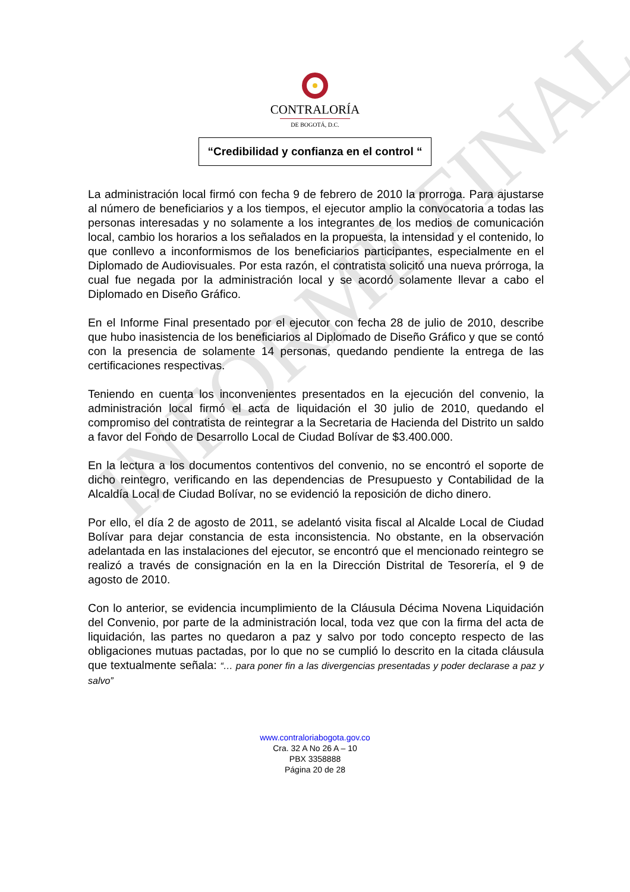INFORME FINAL
CONTRALORÍA
DE BOGOTÁ, D.C.
“Credibilidad y confianza en el control “
La administración local firmó con fecha 9 de febrero de 2010 la prorroga. Para ajustarse al número de beneficiarios y a los tiempos, el ejecutor amplio la convocatoria a todas las personas interesadas y no solamente a los integrantes de los medios de comunicación local, cambio los horarios a los señalados en la propuesta, la intensidad y el contenido, lo que conllevo a inconformismos de los beneficiarios participantes, especialmente en el Diplomado de Audiovisuales. Por esta razón, el contratista solicitó una nueva prórroga, la cual fue negada por la administración local y se acordó solamente llevar a cabo el Diplomado en Diseño Gráfico.
En el Informe Final presentado por el ejecutor con fecha 28 de julio de 2010, describe que hubo inasistencia de los beneficiarios al Diplomado de Diseño Gráfico y que se contó con la presencia de solamente 14 personas, quedando pendiente la entrega de las certificaciones respectivas.
Teniendo en cuenta los inconvenientes presentados en la ejecución del convenio, la administración local firmó el acta de liquidación el 30 julio de 2010, quedando el compromiso del contratista de reintegrar a la Secretaria de Hacienda del Distrito un saldo a favor del Fondo de Desarrollo Local de Ciudad Bolívar de $3.400.000.
En la lectura a los documentos contentivos del convenio, no se encontró el soporte de dicho reintegro, verificando en las dependencias de Presupuesto y Contabilidad de la Alcaldía Local de Ciudad Bolívar, no se evidenció la reposición de dicho dinero.
Por ello, el día 2 de agosto de 2011, se adelantó visita fiscal al Alcalde Local de Ciudad Bolívar para dejar constancia de esta inconsistencia. No obstante, en la observación adelantada en las instalaciones del ejecutor, se encontró que el mencionado reintegro se realizó a través de consignación en la en la Dirección Distrital de Tesorería, el 9 de agosto de 2010.
Con lo anterior, se evidencia incumplimiento de la Cláusula Décima Novena Liquidación del Convenio, por parte de la administración local, toda vez que con la firma del acta de liquidación, las partes no quedaron a paz y salvo por todo concepto respecto de las obligaciones mutuas pactadas, por lo que no se cumplió lo descrito en la citada cláusula que textualmente señala: “… para poner fin a las divergencias presentadas y poder declarase a paz y salvo”
www.contraloriabogota.gov.co
Cra. 32 A No 26 A – 10
PBX 3358888
Página 20 de 28